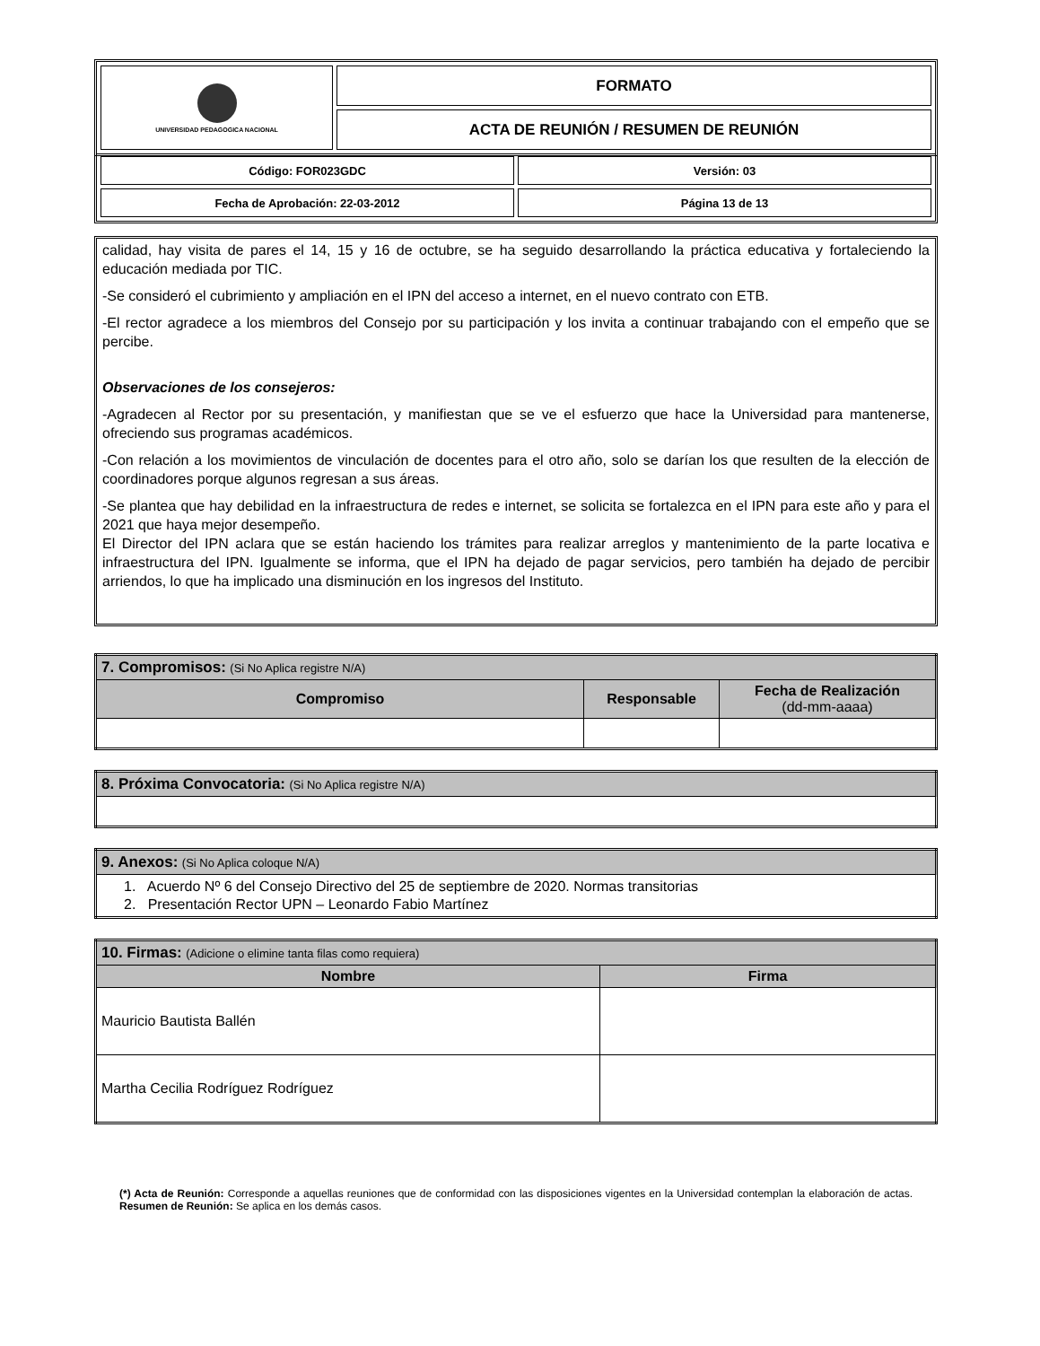| UNIVERSIDAD PEDAGOGICA NACIONAL | FORMATO |
| | ACTA DE REUNIÓN / RESUMEN DE REUNIÓN |
| Código: FOR023GDC | Versión: 03 |
| Fecha de Aprobación: 22-03-2012 | Página 13 de 13 |
calidad, hay visita de pares el 14, 15 y 16 de octubre, se ha seguido desarrollando la práctica educativa y fortaleciendo la educación mediada por TIC.
-Se consideró el cubrimiento y ampliación en el IPN del acceso a internet, en el nuevo contrato con ETB.
-El rector agradece a los miembros del Consejo por su participación y los invita a continuar trabajando con el empeño que se percibe.
Observaciones de los consejeros:
-Agradecen al Rector por su presentación, y manifiestan que se ve el esfuerzo que hace la Universidad para mantenerse, ofreciendo sus programas académicos.
-Con relación a los movimientos de vinculación de docentes para el otro año, solo se darían los que resulten de la elección de coordinadores porque algunos regresan a sus áreas.
-Se plantea que hay debilidad en la infraestructura de redes e internet, se solicita se fortalezca en el IPN para este año y para el 2021 que haya mejor desempeño.
El Director del IPN aclara que se están haciendo los trámites para realizar arreglos y mantenimiento de la parte locativa e infraestructura del IPN. Igualmente se informa, que el IPN ha dejado de pagar servicios, pero también ha dejado de percibir arriendos, lo que ha implicado una disminución en los ingresos del Instituto.
| 7. Compromisos: (Si No Aplica registre N/A) | | |
| Compromiso | Responsable | Fecha de Realización (dd-mm-aaaa) |
| 8. Próxima Convocatoria: (Si No Aplica registre N/A) |
| 9. Anexos: (Si No Aplica coloque N/A) |
| 1. Acuerdo Nº 6 del Consejo Directivo del 25 de septiembre de 2020. Normas transitorias 2. Presentación Rector UPN – Leonardo Fabio Martínez |
| 10. Firmas: (Adicione o elimine tanta filas como requiera) | |
| Nombre | Firma |
| Mauricio Bautista Ballén | |
| Martha Cecilia Rodríguez Rodríguez | |
(*) Acta de Reunión: Corresponde a aquellas reuniones que de conformidad con las disposiciones vigentes en la Universidad contemplan la elaboración de actas. Resumen de Reunión: Se aplica en los demás casos.